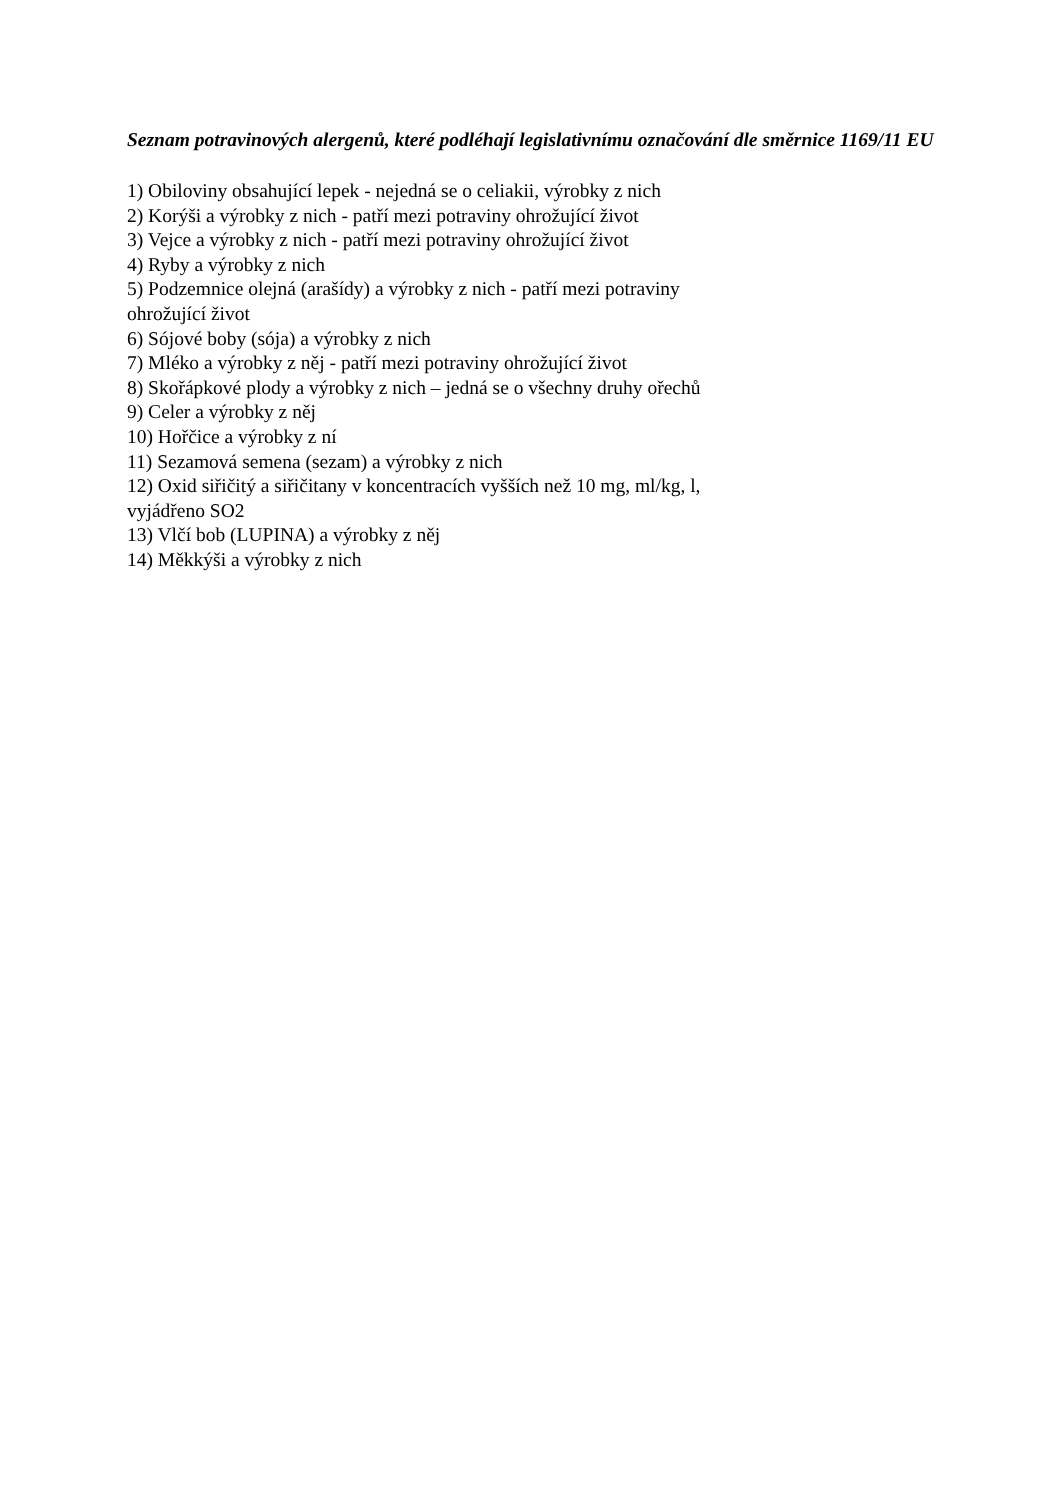Seznam potravinových alergenů, které podléhají legislativnímu označování dle směrnice 1169/11 EU
1) Obiloviny obsahující lepek - nejedná se o celiakii, výrobky z nich
2) Korýši a výrobky z nich - patří mezi potraviny ohrožující život
3) Vejce a výrobky z nich - patří mezi potraviny ohrožující život
4) Ryby a výrobky z nich
5) Podzemnice olejná (arašídy) a výrobky z nich - patří mezi potraviny
ohrožující život
6) Sójové boby (sója) a výrobky z nich
7) Mléko a výrobky z něj - patří mezi potraviny ohrožující život
8) Skořápkové plody a výrobky z nich – jedná se o všechny druhy ořechů
9) Celer a výrobky z něj
10) Hořčice a výrobky z ní
11) Sezamová semena (sezam) a výrobky z nich
12) Oxid siřičitý a siřičitany v koncentracích vyšších než 10 mg, ml/kg, l,
vyjádřeno SO2
13) Vlčí bob (LUPINA) a výrobky z něj
14) Měkkýši a výrobky z nich